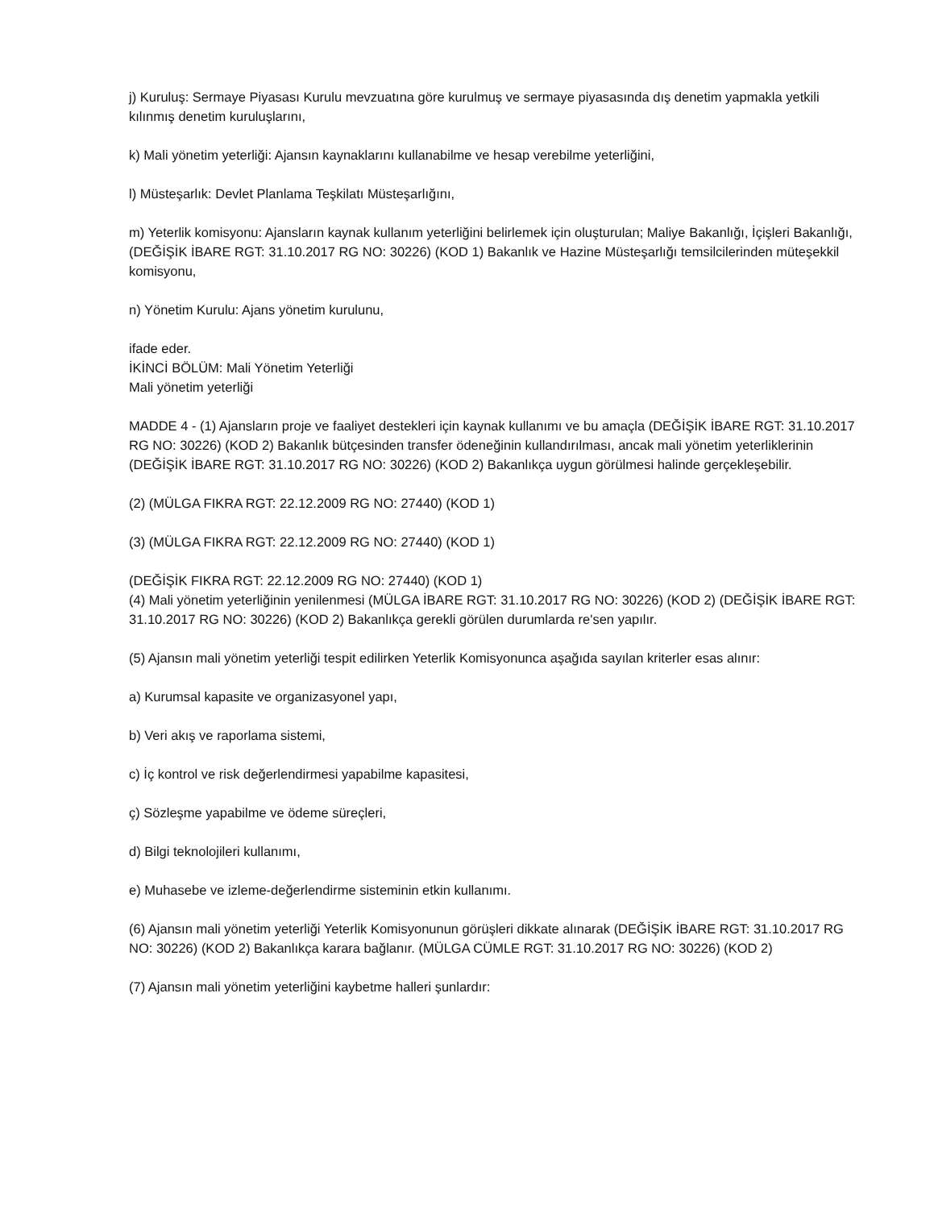j) Kuruluş: Sermaye Piyasası Kurulu mevzuatına göre kurulmuş ve sermaye piyasasında dış denetim yapmakla yetkili kılınmış denetim kuruluşlarını,
k) Mali yönetim yeterliği: Ajansın kaynaklarını kullanabilme ve hesap verebilme yeterliğini,
l) Müsteşarlık: Devlet Planlama Teşkilatı Müsteşarlığını,
m) Yeterlik komisyonu: Ajansların kaynak kullanım yeterliğini belirlemek için oluşturulan; Maliye Bakanlığı, İçişleri Bakanlığı, (DEĞİŞİK İBARE RGT: 31.10.2017 RG NO: 30226) (KOD 1) Bakanlık ve Hazine Müsteşarlığı temsilcilerinden müteşekkil komisyonu,
n) Yönetim Kurulu: Ajans yönetim kurulunu,
ifade eder.
İKİNCİ BÖLÜM: Mali Yönetim Yeterliği
Mali yönetim yeterliği
MADDE 4 - (1) Ajansların proje ve faaliyet destekleri için kaynak kullanımı ve bu amaçla (DEĞİŞİK İBARE RGT: 31.10.2017 RG NO: 30226) (KOD 2) Bakanlık bütçesinden transfer ödeneğinin kullandırılması, ancak mali yönetim yeterliklerinin (DEĞİŞİK İBARE RGT: 31.10.2017 RG NO: 30226) (KOD 2) Bakanlıkça uygun görülmesi halinde gerçekleşebilir.
(2) (MÜLGA FIKRA RGT: 22.12.2009 RG NO: 27440) (KOD 1)
(3) (MÜLGA FIKRA RGT: 22.12.2009 RG NO: 27440) (KOD 1)
(DEĞİŞİK FIKRA RGT: 22.12.2009 RG NO: 27440) (KOD 1)
(4) Mali yönetim yeterliğinin yenilenmesi (MÜLGA İBARE RGT: 31.10.2017 RG NO: 30226) (KOD 2) (DEĞİŞİK İBARE RGT: 31.10.2017 RG NO: 30226) (KOD 2) Bakanlıkça gerekli görülen durumlarda re'sen yapılır.
(5) Ajansın mali yönetim yeterliği tespit edilirken Yeterlik Komisyonunca aşağıda sayılan kriterler esas alınır:
a) Kurumsal kapasite ve organizasyonel yapı,
b) Veri akış ve raporlama sistemi,
c) İç kontrol ve risk değerlendirmesi yapabilme kapasitesi,
ç) Sözleşme yapabilme ve ödeme süreçleri,
d) Bilgi teknolojileri kullanımı,
e) Muhasebe ve izleme-değerlendirme sisteminin etkin kullanımı.
(6) Ajansın mali yönetim yeterliği Yeterlik Komisyonunun görüşleri dikkate alınarak (DEĞİŞİK İBARE RGT: 31.10.2017 RG NO: 30226) (KOD 2) Bakanlıkça karara bağlanır. (MÜLGA CÜMLE RGT: 31.10.2017 RG NO: 30226) (KOD 2)
(7) Ajansın mali yönetim yeterliğini kaybetme halleri şunlardır: